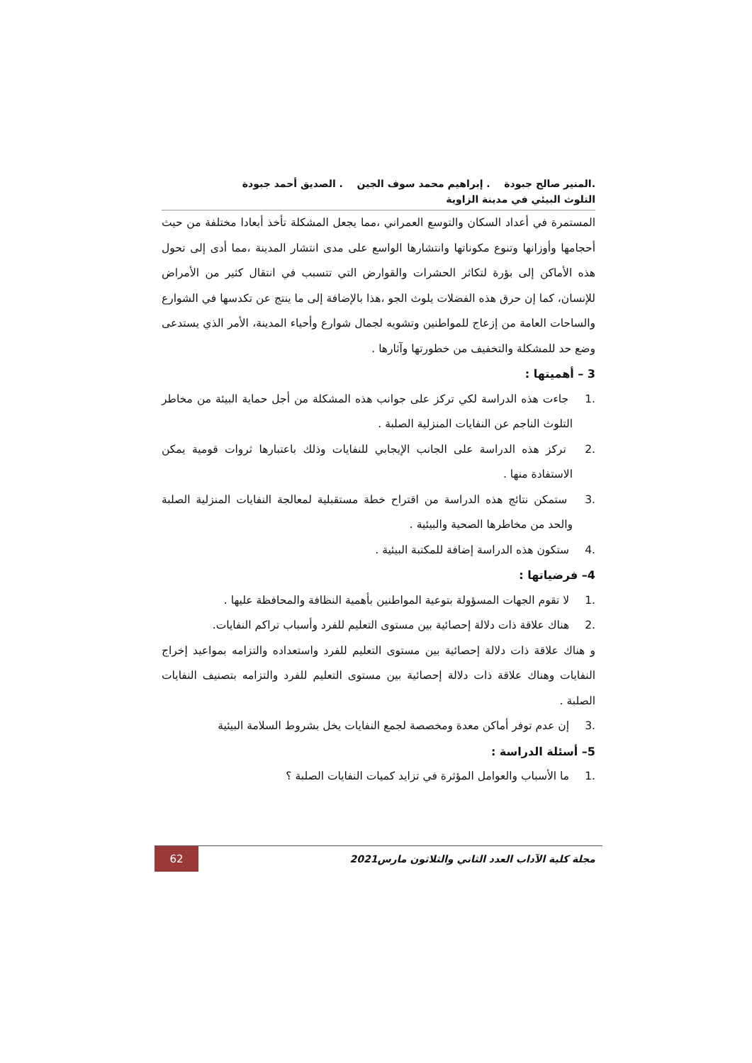.المنير صالح جبودة . إبراهيم محمد سوف الجين . الصديق أحمد جبودة
التلوث البيئي في مدينة الزاوية
المستمرة في أعداد السكان والتوسع العمراني ،مما يجعل المشكلة تأخذ أبعادا مختلفة من حيث أحجامها وأوزانها وتنوع مكوناتها وانتشارها الواسع على مدى انتشار المدينة ،مما أدى إلى تحول هذه الأماكن إلى بؤرة لتكاثر الحشرات والقوارض التي تتسبب في انتقال كثير من الأمراض للإنسان، كما إن حرق هذه الفضلات يلوث الجو ،هذا بالإضافة إلى ما ينتج عن تكدسها في الشوارع والساحات العامة من إزعاج للمواطنين وتشويه لجمال شوارع وأحياء المدينة، الأمر الذي يستدعى وضع حد للمشكلة والتخفيف من خطورتها وآثارها .
3 – أهميتها :
.1 جاءت هذه الدراسة لكي تركز على جوانب هذه المشكلة من أجل حماية البيئة من مخاطر التلوث الناجم عن النفايات المنزلية الصلبة .
.2 تركز هذه الدراسة على الجانب الإيجابي للنفايات وذلك باعتبارها ثروات قومية يمكن الاستفادة منها .
.3 ستمكن نتائج هذه الدراسة من اقتراح خطة مستقبلية لمعالجة النفايات المنزلية الصلبة والحد من مخاطرها الصحية والبيئية .
.4 ستكون هذه الدراسة إضافة للمكتبة البيئية .
4– فرضياتها :
.1 لا تقوم الجهات المسؤولة بتوعية المواطنين بأهمية النظافة والمحافظة عليها .
.2 هناك علاقة ذات دلالة إحصائية بين مستوى التعليم للفرد وأسباب تراكم النفايات.
و هناك علاقة ذات دلالة إحصائية بين مستوى التعليم للفرد واستعداده والتزامه بمواعيد إخراج النفايات وهناك علاقة ذات دلالة إحصائية بين مستوى التعليم للفرد والتزامه بتصنيف النفايات الصلبة .
.3 إن عدم توفر أماكن معدة ومخصصة لجمع النفايات يخل بشروط السلامة البيئية
5– أسئلة الدراسة :
.1 ما الأسباب والعوامل المؤثرة في تزايد كميات النفايات الصلبة ؟
مجلة كلية الآداب العدد الثاني والثلاثون مارس2021
62